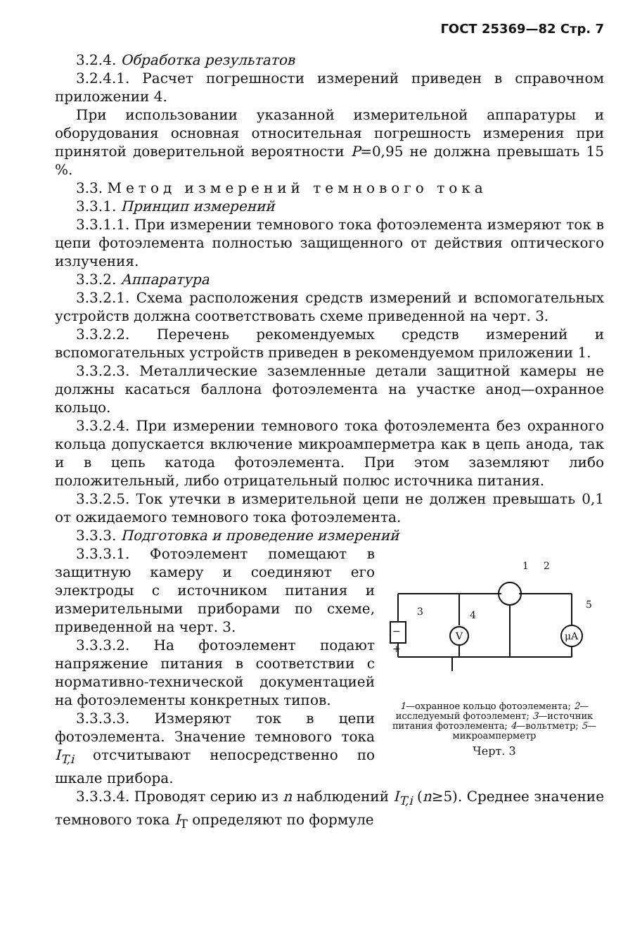ГОСТ 25369—82 Стр. 7
3.2.4. Обработка результатов
3.2.4.1. Расчет погрешности измерений приведен в справочном приложении 4.
При использовании указанной измерительной аппаратуры и оборудования основная относительная погрешность измерения при принятой доверительной вероятности P=0,95 не должна превышать 15 %.
3.3. Метод измерений темнового тока
3.3.1. Принцип измерений
3.3.1.1. При измерении темнового тока фотоэлемента измеряют ток в цепи фотоэлемента полностью защищенного от действия оптического излучения.
3.3.2. Аппаратура
3.3.2.1. Схема расположения средств измерений и вспомогательных устройств должна соответствовать схеме приведенной на черт. 3.
3.3.2.2. Перечень рекомендуемых средств измерений и вспомогательных устройств приведен в рекомендуемом приложении 1.
3.3.2.3. Металлические заземленные детали защитной камеры не должны касаться баллона фотоэлемента на участке анод—охранное кольцо.
3.3.2.4. При измерении темнового тока фотоэлемента без охранного кольца допускается включение микроамперметра как в цепь анода, так и в цепь катода фотоэлемента. При этом заземляют либо положительный, либо отрицательный полюс источника питания.
3.3.2.5. Ток утечки в измерительной цепи не должен превышать 0,1 от ожидаемого темнового тока фотоэлемента.
3.3.3. Подготовка и проведение измерений
3.3.3.1. Фотоэлемент помещают в защитную камеру и соединяют его электроды с источником питания и измерительными приборами по схеме, приведенной на черт. 3.
3.3.3.2. На фотоэлемент подают напряжение питания в соответствии с нормативно-технической документацией на фотоэлементы конкретных типов.
3.3.3.3. Измеряют ток в цепи фотоэлемента. Значение темнового тока I<sub>T,i</sub> отсчитывают непосредственно по шкале прибора.
−
+
V
μA
3
4
1
2
5
1—охранное кольцо фотоэлемента; 2—исследуемый фотоэлемент; 3—источник питания фотоэлемента; 4—вольтметр; 5—микроамперметр
Черт. 3
3.3.3.4. Проводят серию из n наблюдений I<sub>T,i</sub> (n≥5). Среднее значение темнового тока I<sub>T</sub> определяют по формуле